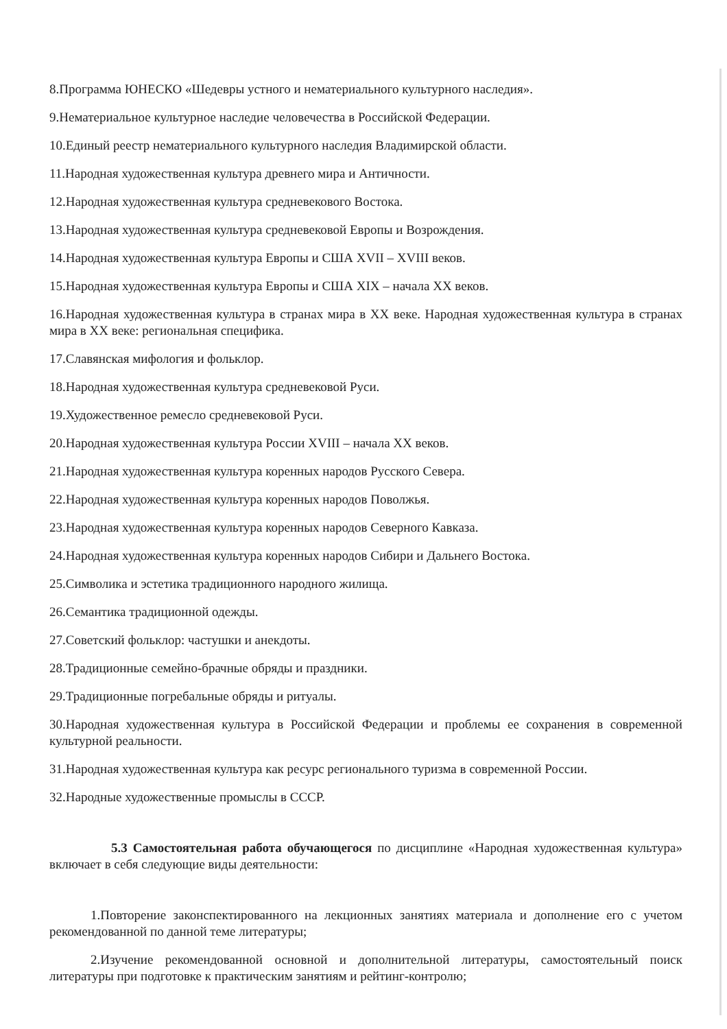8.Программа ЮНЕСКО «Шедевры устного и нематериального культурного наследия».
9.Нематериальное культурное наследие человечества в Российской Федерации.
10.Единый реестр нематериального культурного наследия Владимирской области.
11.Народная художественная культура древнего мира и Античности.
12.Народная художественная культура средневекового Востока.
13.Народная художественная культура средневековой Европы и Возрождения.
14.Народная художественная культура Европы и США XVII – XVIII веков.
15.Народная художественная культура Европы и США XIX – начала XX веков.
16.Народная художественная культура в странах мира в XX веке. Народная художественная культура в странах мира в XX веке: региональная специфика.
17.Славянская мифология и фольклор.
18.Народная художественная культура средневековой Руси.
19.Художественное ремесло средневековой Руси.
20.Народная художественная культура России XVIII – начала XX веков.
21.Народная художественная культура коренных народов Русского Севера.
22.Народная художественная культура коренных народов Поволжья.
23.Народная художественная культура коренных народов Северного Кавказа.
24.Народная художественная культура коренных народов Сибири и Дальнего Востока.
25.Символика и эстетика традиционного народного жилища.
26.Семантика традиционной одежды.
27.Советский фольклор: частушки и анекдоты.
28.Традиционные семейно-брачные обряды и праздники.
29.Традиционные погребальные обряды и ритуалы.
30.Народная художественная культура в Российской Федерации и проблемы ее сохранения в современной культурной реальности.
31.Народная художественная культура как ресурс регионального туризма в современной России.
32.Народные художественные промыслы в СССР.
5.3 Самостоятельная работа обучающегося по дисциплине «Народная художественная культура» включает в себя следующие виды деятельности:
1.Повторение законспектированного на лекционных занятиях материала и дополнение его с учетом рекомендованной по данной теме литературы;
2.Изучение рекомендованной основной и дополнительной литературы, самостоятельный поиск литературы при подготовке к практическим занятиям и рейтинг-контролю;